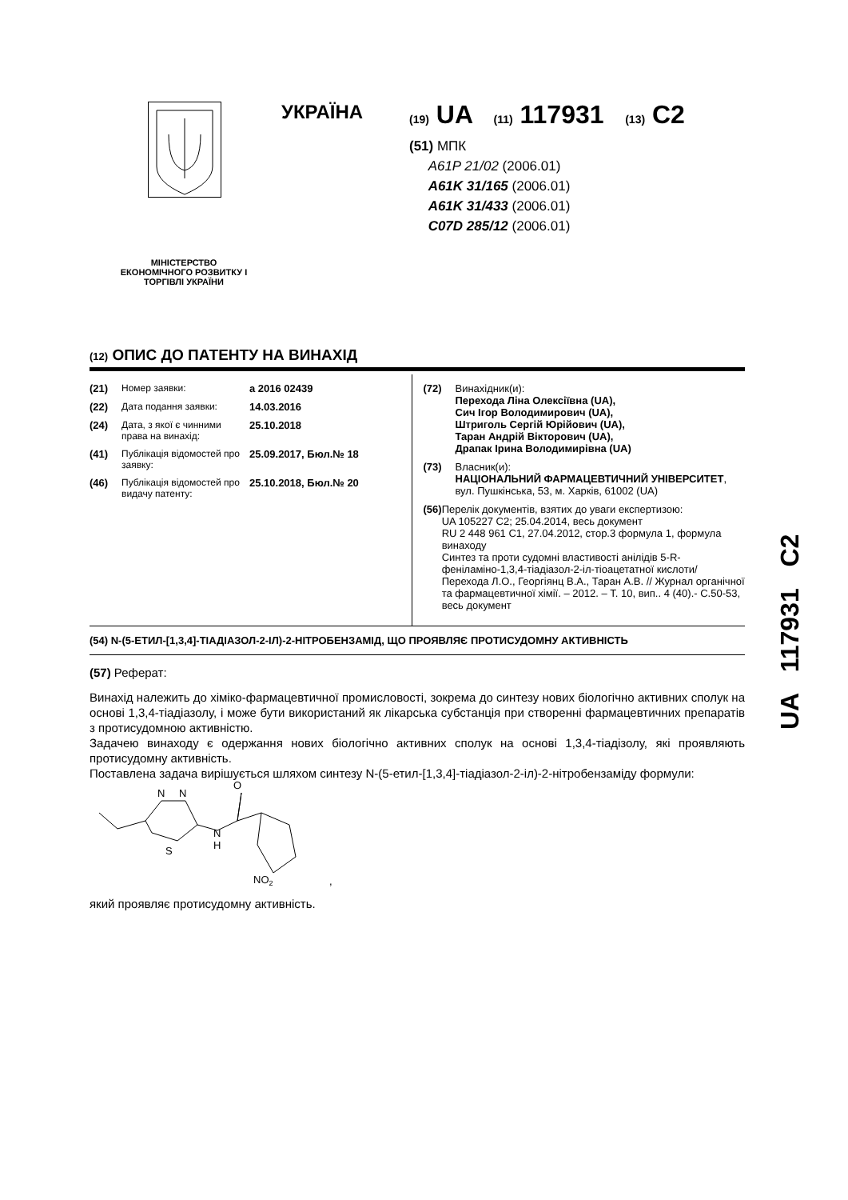УКРАЇНА
(19) UA (11) 117931 (13) C2
(51) МПК
A61P 21/02 (2006.01)
A61K 31/165 (2006.01)
A61K 31/433 (2006.01)
C07D 285/12 (2006.01)
МІНІСТЕРСТВО ЕКОНОМІЧНОГО РОЗВИТКУ І ТОРГІВЛІ УКРАЇНИ
(12) ОПИС ДО ПАТЕНТУ НА ВИНАХІД
(21) Номер заявки: a 2016 02439
(22) Дата подання заявки: 14.03.2016
(24) Дата, з якої є чинними права на винахід: 25.10.2018
(41) Публікація відомостей про заявку: 25.09.2017, Бюл.№ 18
(46) Публікація відомостей про видачу патенту: 25.10.2018, Бюл.№ 20
(72) Винахідник(и):
Перехода Ліна Олексіївна (UA),
Сич Ігор Володимирович (UA),
Штриголь Сергій Юрійович (UA),
Таран Андрій Вікторович (UA),
Драпак Ірина Володимирівна (UA)
(73) Власник(и):
НАЦІОНАЛЬНИЙ ФАРМАЦЕВТИЧНИЙ УНІВЕРСИТЕТ,
вул. Пушкінська, 53, м. Харків, 61002 (UA)
(56) Перелік документів, взятих до уваги експертизою:
UA 105227 C2; 25.04.2014, весь документ
RU 2 448 961 C1, 27.04.2012, стор.3 формула 1, формула винаходу
Синтез та проти судомні властивості анілідів 5-R-феніламіно-1,3,4-тіадіазол-2-іл-тіоацетатної кислоти/ Перехода Л.О., Георгіянц В.А., Таран А.В. // Журнал органічної та фармацевтичної хімії. – 2012. – Т. 10, вип.. 4 (40).- С.50-53, весь документ
(54) N-(5-ЕТИЛ-[1,3,4]-ТІАДІАЗОЛ-2-ІЛ)-2-НІТРОБЕНЗАМІД, ЩО ПРОЯВЛЯЄ ПРОТИСУДОМНУ АКТИВНІСТЬ
(57) Реферат:
Винахід належить до хіміко-фармацевтичної промисловості, зокрема до синтезу нових біологічно активних сполук на основі 1,3,4-тіадіазолу, і може бути використаний як лікарська субстанція при створенні фармацевтичних препаратів з протисудомною активністю.
Задачею винаходу є одержання нових біологічно активних сполук на основі 1,3,4-тіадізолу, які проявляють протисудомну активність.
Поставлена задача вирішується шляхом синтезу N-(5-етил-[1,3,4]-тіадіазол-2-іл)-2-нітробензаміду формули:
N
N
S
N
H
O
NO2
,
який проявляє протисудомну активність.
UA 117931 C2